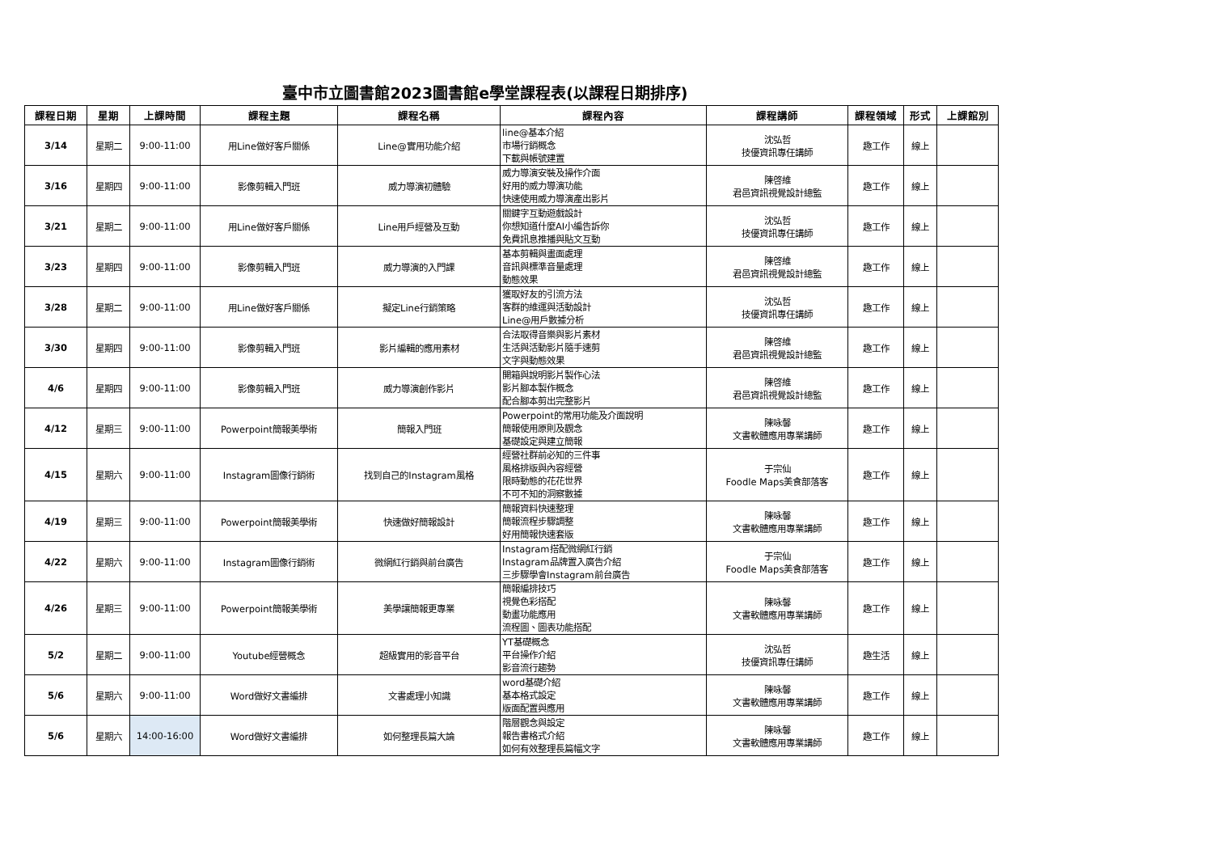臺中市立圖書館2023圖書館e學堂課程表(以課程日期排序)
| 課程日期 | 星期 | 上課時間 | 課程主題 | 課程名稱 | 課程內容 | 課程講師 | 課程領域 | 形式 | 上課館別 |
| --- | --- | --- | --- | --- | --- | --- | --- | --- | --- |
| 3/14 | 星期二 | 9:00-11:00 | 用Line做好客戶關係 | Line@實用功能介紹 | line@基本介紹 市場行銷概念 下載與帳號建置 | 沈弘哲 技優資訊專任講師 | 趣工作 | 線上 | |
| 3/16 | 星期四 | 9:00-11:00 | 影像剪輯入門班 | 威力導演初體驗 | 威力導演安裝及操作介面 好用的威力導演功能 快速使用威力導演產出影片 | 陳啓維 君邑資訊視覺設計總監 | 趣工作 | 線上 | |
| 3/21 | 星期二 | 9:00-11:00 | 用Line做好客戶關係 | Line用戶經營及互動 | 關鍵字互動遊戲設計 你想知道什麼AI小編告訴你 免費訊息推播與貼文互動 | 沈弘哲 技優資訊專任講師 | 趣工作 | 線上 | |
| 3/23 | 星期四 | 9:00-11:00 | 影像剪輯入門班 | 威力導演的入門課 | 基本剪輯與畫面處理 音訊與標準音量處理 動態效果 | 陳啓維 君邑資訊視覺設計總監 | 趣工作 | 線上 | |
| 3/28 | 星期二 | 9:00-11:00 | 用Line做好客戶關係 | 擬定Line行銷策略 | 獲取好友的引流方法 客群的維運與活動設計 Line@用戶數據分析 | 沈弘哲 技優資訊專任講師 | 趣工作 | 線上 | |
| 3/30 | 星期四 | 9:00-11:00 | 影像剪輯入門班 | 影片編輯的應用素材 | 合法取得音樂與影片素材 生活與活動影片隨手速剪 文字與動態效果 | 陳啓維 君邑資訊視覺設計總監 | 趣工作 | 線上 | |
| 4/6 | 星期四 | 9:00-11:00 | 影像剪輯入門班 | 威力導演創作影片 | 開箱與說明影片製作心法 影片腳本製作概念 配合腳本剪出完整影片 | 陳啓維 君邑資訊視覺設計總監 | 趣工作 | 線上 | |
| 4/12 | 星期三 | 9:00-11:00 | Powerpoint簡報美學術 | 簡報入門班 | Powerpoint的常用功能及介面說明 簡報使用原則及觀念 基礎設定與建立簡報 | 陳咏馨 文書軟體應用專業講師 | 趣工作 | 線上 | |
| 4/15 | 星期六 | 9:00-11:00 | Instagram圖像行銷術 | 找到自己的Instagram風格 | 經營社群前必知的三件事 風格排版與內容經營 限時動態的花花世界 不可不知的洞察數據 | 于宗仙 Foodle Maps美食部落客 | 趣工作 | 線上 | |
| 4/19 | 星期三 | 9:00-11:00 | Powerpoint簡報美學術 | 快速做好簡報設計 | 簡報資料快速整理 簡報流程步驟調整 好用簡報快速套版 | 陳咏馨 文書軟體應用專業講師 | 趣工作 | 線上 | |
| 4/22 | 星期六 | 9:00-11:00 | Instagram圖像行銷術 | 微網紅行銷與前台廣告 | Instagram搭配微網紅行銷 Instagram品牌置入廣告介紹 三步驟學會Instagram前台廣告 | 于宗仙 Foodle Maps美食部落客 | 趣工作 | 線上 | |
| 4/26 | 星期三 | 9:00-11:00 | Powerpoint簡報美學術 | 美學讓簡報更專業 | 簡報編排技巧 視覺色彩搭配 動畫功能應用 流程圖、圖表功能搭配 | 陳咏馨 文書軟體應用專業講師 | 趣工作 | 線上 | |
| 5/2 | 星期二 | 9:00-11:00 | Youtube經營概念 | 超級實用的影音平台 | YT基礎概念 平台操作介紹 影音流行趨勢 | 沈弘哲 技優資訊專任講師 | 趣生活 | 線上 | |
| 5/6 | 星期六 | 9:00-11:00 | Word做好文書編排 | 文書處理小知識 | word基礎介紹 基本格式設定 版面配置與應用 | 陳咏馨 文書軟體應用專業講師 | 趣工作 | 線上 | |
| 5/6 | 星期六 | 14:00-16:00 | Word做好文書編排 | 如何整理長篇大論 | 階層觀念與設定 報告書格式介紹 如何有效整理長篇幅文字 | 陳咏馨 文書軟體應用專業講師 | 趣工作 | 線上 | |